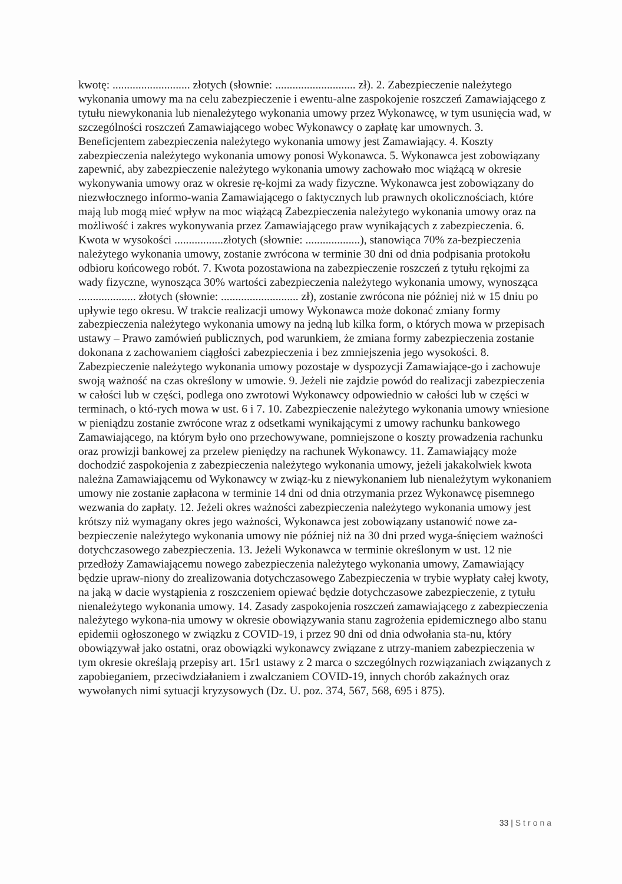kwotę: ........................... złotych (słownie: ............................ zł). 2. Zabezpieczenie należytego wykonania umowy ma na celu zabezpieczenie i ewentu-alne zaspokojenie roszczeń Zamawiającego z tytułu niewykonania lub nienależytego wykonania umowy przez Wykonawcę, w tym usunięcia wad, w szczególności roszczeń Zamawiającego wobec Wykonawcy o zapłatę kar umownych. 3. Beneficjentem zabezpieczenia należytego wykonania umowy jest Zamawiający. 4. Koszty zabezpieczenia należytego wykonania umowy ponosi Wykonawca. 5. Wykonawca jest zobowiązany zapewnić, aby zabezpieczenie należytego wykonania umowy zachowało moc wiążącą w okresie wykonywania umowy oraz w okresie rę-kojmi za wady fizyczne. Wykonawca jest zobowiązany do niezwłocznego informo-wania Zamawiającego o faktycznych lub prawnych okolicznościach, które mają lub mogą mieć wpływ na moc wiążącą Zabezpieczenia należytego wykonania umowy oraz na możliwość i zakres wykonywania przez Zamawiającego praw wynikających z zabezpieczenia. 6. Kwota w wysokości .................złotych (słownie: ...................), stanowiąca 70% za-bezpieczenia należytego wykonania umowy, zostanie zwrócona w terminie 30 dni od dnia podpisania protokołu odbioru końcowego robót. 7. Kwota pozostawiona na zabezpieczenie roszczeń z tytułu rękojmi za wady fizyczne, wynosząca 30% wartości zabezpieczenia należytego wykonania umowy, wynosząca .................... złotych (słownie: ........................... zł), zostanie zwrócona nie później niż w 15 dniu po upływie tego okresu. W trakcie realizacji umowy Wykonawca może dokonać zmiany formy zabezpieczenia należytego wykonania umowy na jedną lub kilka form, o których mowa w przepisach ustawy – Prawo zamówień publicznych, pod warunkiem, że zmiana formy zabezpieczenia zostanie dokonana z zachowaniem ciągłości zabezpieczenia i bez zmniejszenia jego wysokości. 8. Zabezpieczenie należytego wykonania umowy pozostaje w dyspozycji Zamawiające-go i zachowuje swoją ważność na czas określony w umowie. 9. Jeżeli nie zajdzie powód do realizacji zabezpieczenia w całości lub w części, podlega ono zwrotowi Wykonawcy odpowiednio w całości lub w części w terminach, o któ-rych mowa w ust. 6 i 7. 10. Zabezpieczenie należytego wykonania umowy wniesione w pieniądzu zostanie zwrócone wraz z odsetkami wynikającymi z umowy rachunku bankowego Zamawiającego, na którym było ono przechowywane, pomniejszone o koszty prowadzenia rachunku oraz prowizji bankowej za przelew pieniędzy na rachunek Wykonawcy. 11. Zamawiający może dochodzić zaspokojenia z zabezpieczenia należytego wykonania umowy, jeżeli jakakolwiek kwota należna Zamawiającemu od Wykonawcy w związ-ku z niewykonaniem lub nienależytym wykonaniem umowy nie zostanie zapłacona w terminie 14 dni od dnia otrzymania przez Wykonawcę pisemnego wezwania do zapłaty. 12. Jeżeli okres ważności zabezpieczenia należytego wykonania umowy jest krótszy niż wymagany okres jego ważności, Wykonawca jest zobowiązany ustanowić nowe za-bezpieczenie należytego wykonania umowy nie później niż na 30 dni przed wyga-śnięciem ważności dotychczasowego zabezpieczenia. 13. Jeżeli Wykonawca w terminie określonym w ust. 12 nie przedłoży Zamawiającemu nowego zabezpieczenia należytego wykonania umowy, Zamawiający będzie upraw-niony do zrealizowania dotychczasowego Zabezpieczenia w trybie wypłaty całej kwoty, na jaką w dacie wystąpienia z roszczeniem opiewać będzie dotychczasowe zabezpieczenie, z tytułu nienależytego wykonania umowy. 14. Zasady zaspokojenia roszczeń zamawiającego z zabezpieczenia należytego wykona-nia umowy w okresie obowiązywania stanu zagrożenia epidemicznego albo stanu epidemii ogłoszonego w związku z COVID-19, i przez 90 dni od dnia odwołania sta-nu, który obowiązywał jako ostatni, oraz obowiązki wykonawcy związane z utrzy-maniem zabezpieczenia w tym okresie określają przepisy art. 15r1 ustawy z 2 marca o szczególnych rozwiązaniach związanych z zapobieganiem, przeciwdziałaniem i zwalczaniem COVID-19, innych chorób zakaźnych oraz wywołanych nimi sytuacji kryzysowych (Dz. U. poz. 374, 567, 568, 695 i 875).
33 | Strona